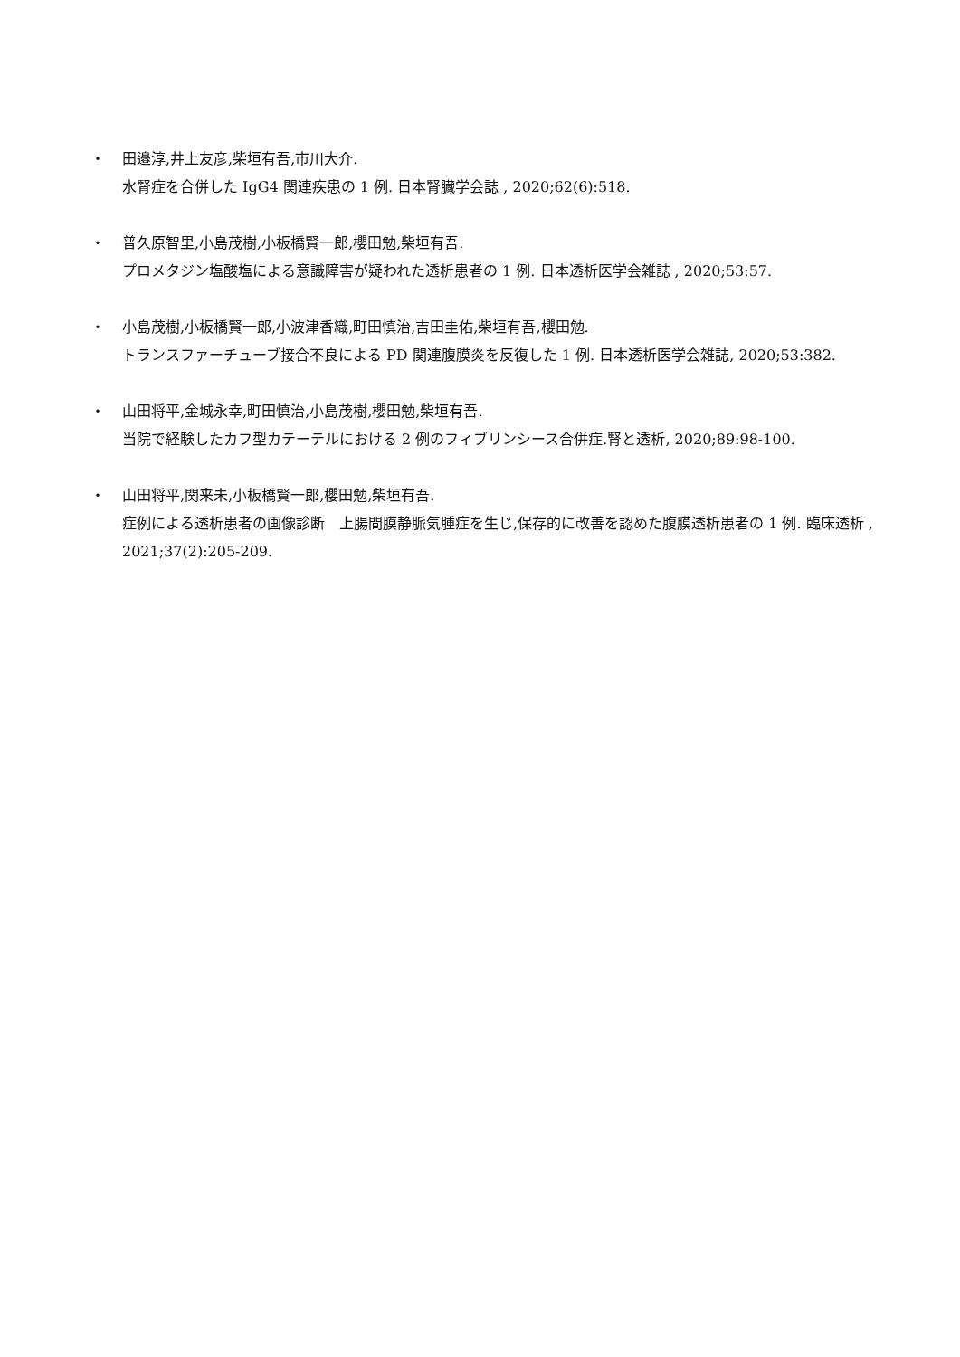・ 田邉淳,井上友彦,柴垣有吾,市川大介.
水腎症を合併した IgG4 関連疾患の 1 例. 日本腎臓学会誌 , 2020;62(6):518.
・ 普久原智里,小島茂樹,小板橋賢一郎,櫻田勉,柴垣有吾.
プロメタジン塩酸塩による意識障害が疑われた透析患者の 1 例. 日本透析医学会雑誌 , 2020;53:57.
・ 小島茂樹,小板橋賢一郎,小波津香織,町田慎治,吉田圭佑,柴垣有吾,櫻田勉.
トランスファーチューブ接合不良による PD 関連腹膜炎を反復した 1 例. 日本透析医学会雑誌, 2020;53:382.
・ 山田将平,金城永幸,町田慎治,小島茂樹,櫻田勉,柴垣有吾.
当院で経験したカフ型カテーテルにおける 2 例のフィブリンシース合併症.腎と透析, 2020;89:98-100.
・ 山田将平,関来未,小板橋賢一郎,櫻田勉,柴垣有吾.
症例による透析患者の画像診断　上腸間膜静脈気腫症を生じ,保存的に改善を認めた腹膜透析患者の 1 例. 臨床透析 , 2021;37(2):205-209.